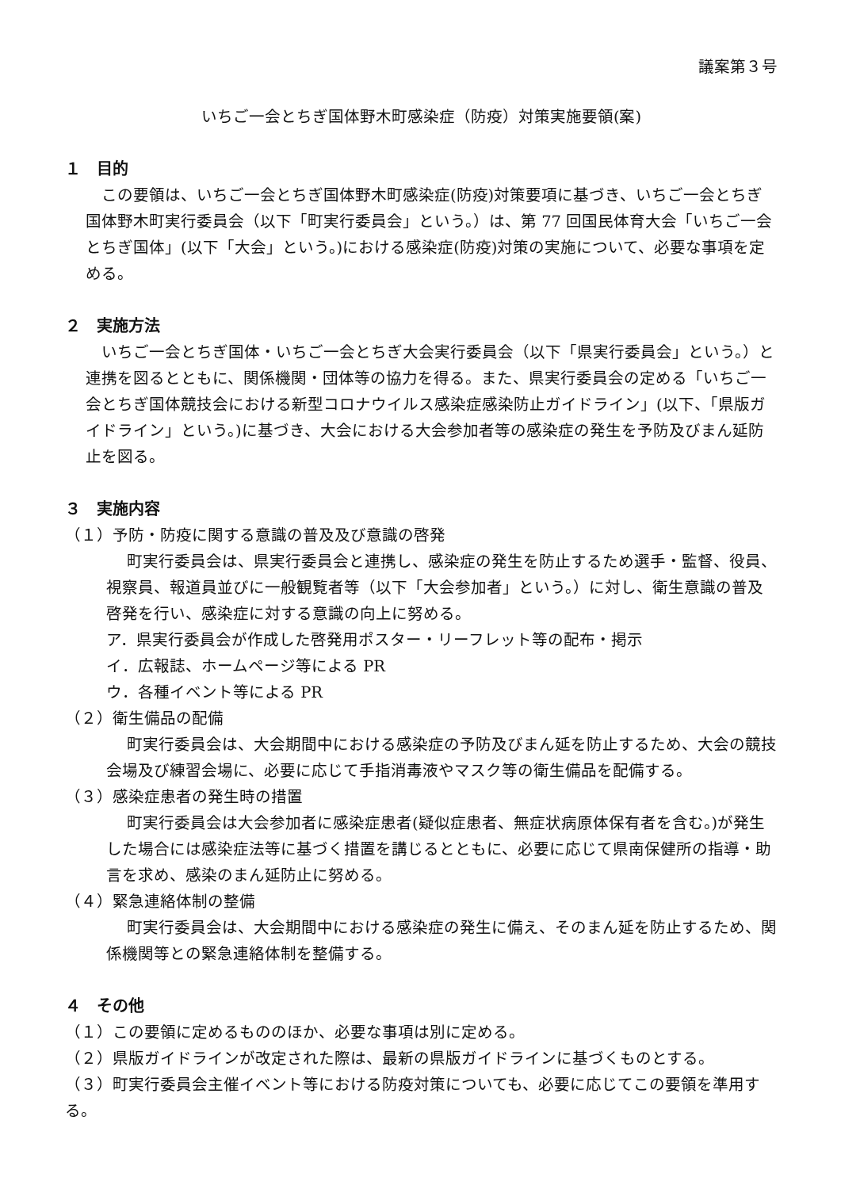議案第３号
いちご一会とちぎ国体野木町感染症（防疫）対策実施要領(案)
１　目的
この要領は、いちご一会とちぎ国体野木町感染症(防疫)対策要項に基づき、いちご一会とちぎ国体野木町実行委員会（以下「町実行委員会」という。）は、第 77 回国民体育大会「いちご一会とちぎ国体」(以下「大会」という。)における感染症(防疫)対策の実施について、必要な事項を定める。
２　実施方法
いちご一会とちぎ国体・いちご一会とちぎ大会実行委員会（以下「県実行委員会」という。）と連携を図るとともに、関係機関・団体等の協力を得る。また、県実行委員会の定める「いちご一会とちぎ国体競技会における新型コロナウイルス感染症感染防止ガイドライン」(以下、「県版ガイドライン」という。)に基づき、大会における大会参加者等の感染症の発生を予防及びまん延防止を図る。
３　実施内容
（１）予防・防疫に関する意識の普及及び意識の啓発
町実行委員会は、県実行委員会と連携し、感染症の発生を防止するため選手・監督、役員、視察員、報道員並びに一般観覧者等（以下「大会参加者」という。）に対し、衛生意識の普及啓発を行い、感染症に対する意識の向上に努める。
ア．県実行委員会が作成した啓発用ポスター・リーフレット等の配布・掲示
イ．広報誌、ホームページ等による PR
ウ．各種イベント等による PR
（２）衛生備品の配備
町実行委員会は、大会期間中における感染症の予防及びまん延を防止するため、大会の競技会場及び練習会場に、必要に応じて手指消毒液やマスク等の衛生備品を配備する。
（３）感染症患者の発生時の措置
町実行委員会は大会参加者に感染症患者(疑似症患者、無症状病原体保有者を含む。)が発生した場合には感染症法等に基づく措置を講じるとともに、必要に応じて県南保健所の指導・助言を求め、感染のまん延防止に努める。
（４）緊急連絡体制の整備
町実行委員会は、大会期間中における感染症の発生に備え、そのまん延を防止するため、関係機関等との緊急連絡体制を整備する。
４　その他
（１）この要領に定めるもののほか、必要な事項は別に定める。
（２）県版ガイドラインが改定された際は、最新の県版ガイドラインに基づくものとする。
（３）町実行委員会主催イベント等における防疫対策についても、必要に応じてこの要領を準用する。